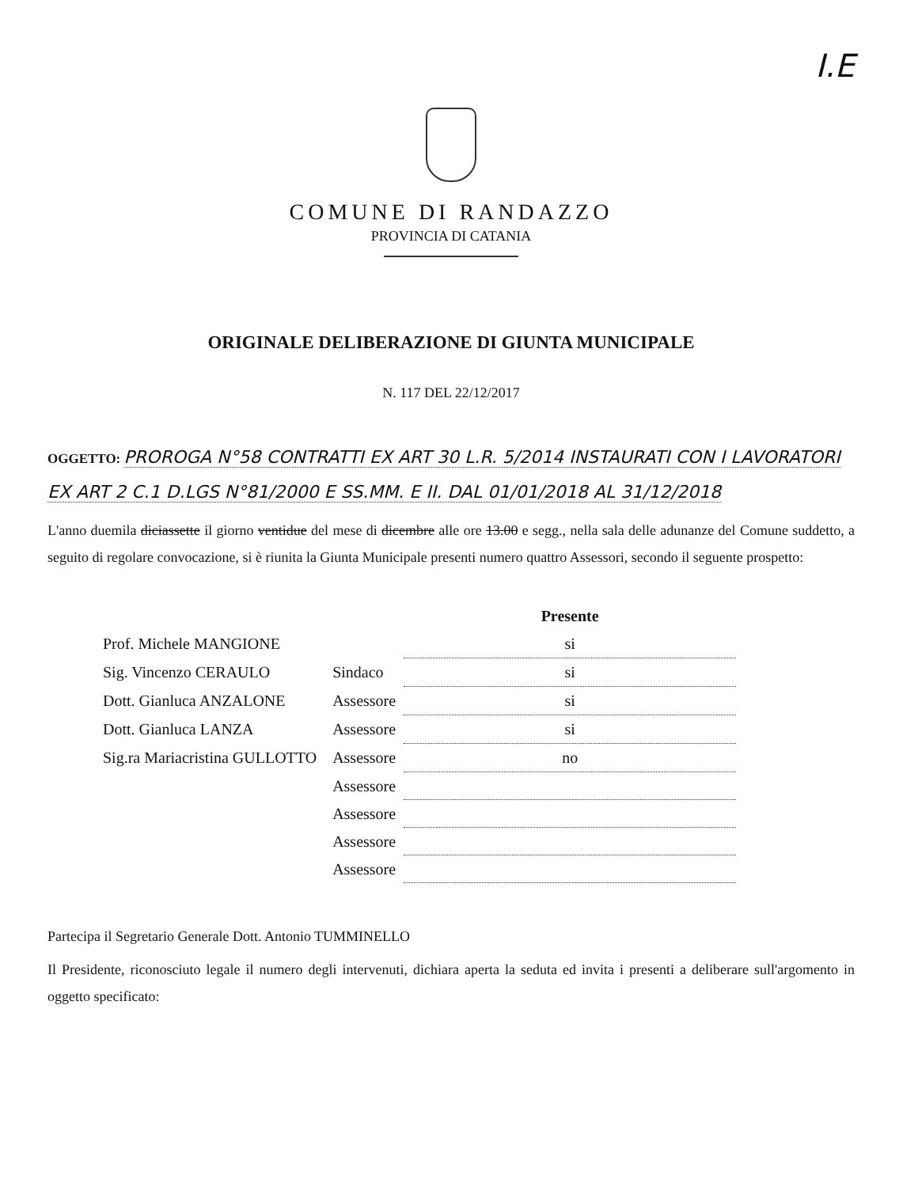I.E
COMUNE DI RANDAZZO
PROVINCIA DI CATANIA
ORIGINALE DELIBERAZIONE DI GIUNTA MUNICIPALE
N. 117 DEL 22/12/2017
OGGETTO: PROROGA N°58 CONTRATTI EX ART 30 L.R. 5/2014 INSTAURATI CON I LAVORATORI EX ART 2 C.1 D.LGS N°81/2000 E SS.MM. E II. DAL 01/01/2018 AL 31/12/2018
L'anno duemila diciassette il giorno ventidue del mese di dicembre alle ore 13.00 e segg., nella sala delle adunanze del Comune suddetto, a seguito di regolare convocazione, si è riunita la Giunta Municipale presenti numero quattro Assessori, secondo il seguente prospetto:
| | | Presente |
| --- | --- | --- |
| Prof. Michele MANGIONE | | si |
| Sig. Vincenzo CERAULO | Sindaco | si |
| Dott. Gianluca ANZALONE | Assessore | si |
| Dott. Gianluca LANZA | Assessore | si |
| Sig.ra Mariacristina GULLOTTO | Assessore | no |
| | Assessore | |
| | Assessore | |
| | Assessore | |
| | Assessore | |
Partecipa il Segretario Generale Dott. Antonio TUMMINELLO
Il Presidente, riconosciuto legale il numero degli intervenuti, dichiara aperta la seduta ed invita i presenti a deliberare sull'argomento in oggetto specificato: